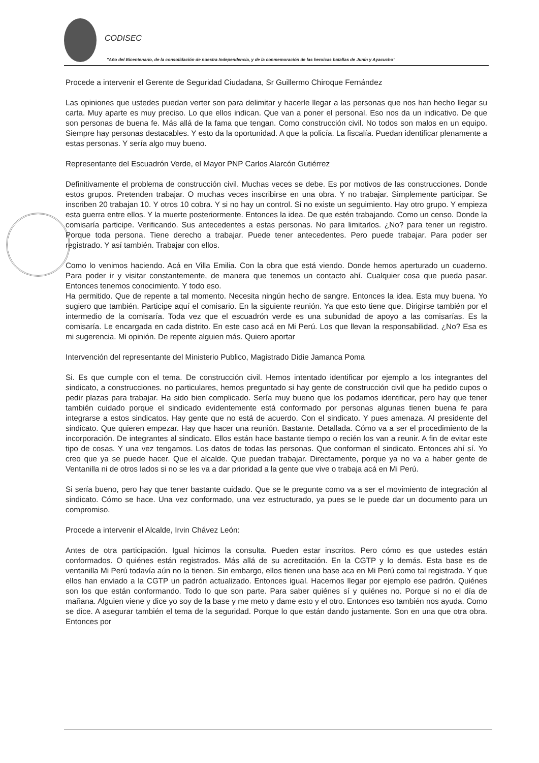CODISEC
"Año del Bicentenario, de la consolidación de nuestra Independencia, y de la conmemoración de las heroicas batallas de Junín y Ayacucho"
Procede a intervenir el Gerente de Seguridad Ciudadana, Sr Guillermo Chiroque Fernández
Las opiniones que ustedes puedan verter son para delimitar y hacerle llegar a las personas que nos han hecho llegar su carta. Muy aparte es muy preciso. Lo que ellos indican. Que van a poner el personal. Eso nos da un indicativo. De que son personas de buena fe. Más allá de la fama que tengan. Como construcción civil. No todos son malos en un equipo. Siempre hay personas destacables. Y esto da la oportunidad. A que la policía. La fiscalía. Puedan identificar plenamente a estas personas. Y sería algo muy bueno.
Representante del Escuadrón Verde, el Mayor PNP Carlos Alarcón Gutiérrez
Definitivamente el problema de construcción civil. Muchas veces se debe. Es por motivos de las construcciones. Donde estos grupos. Pretenden trabajar. O muchas veces inscribirse en una obra. Y no trabajar. Simplemente participar. Se inscriben 20 trabajan 10. Y otros 10 cobra. Y si no hay un control. Si no existe un seguimiento. Hay otro grupo. Y empieza esta guerra entre ellos. Y la muerte posteriormente. Entonces la idea. De que estén trabajando. Como un censo. Donde la comisaría participe. Verificando. Sus antecedentes a estas personas. No para limitarlos. ¿No? para tener un registro. Porque toda persona. Tiene derecho a trabajar. Puede tener antecedentes. Pero puede trabajar. Para poder ser registrado. Y así también. Trabajar con ellos.
Como lo venimos haciendo. Acá en Villa Emilia. Con la obra que está viendo. Donde hemos aperturado un cuaderno. Para poder ir y visitar constantemente, de manera que tenemos un contacto ahí. Cualquier cosa que pueda pasar. Entonces tenemos conocimiento. Y todo eso.
Ha permitido. Que de repente a tal momento. Necesita ningún hecho de sangre. Entonces la idea. Esta muy buena. Yo sugiero que también. Participe aquí el comisario. En la siguiente reunión. Ya que esto tiene que. Dirigirse también por el intermedio de la comisaría. Toda vez que el escuadrón verde es una subunidad de apoyo a las comisarías. Es la comisaría. Le encargada en cada distrito. En este caso acá en Mi Perú. Los que llevan la responsabilidad. ¿No? Esa es mi sugerencia. Mi opinión. De repente alguien más. Quiero aportar
Intervención del representante del Ministerio Publico, Magistrado Didie Jamanca Poma
Si. Es que cumple con el tema. De construcción civil. Hemos intentado identificar por ejemplo a los integrantes del sindicato, a construcciones. no particulares, hemos preguntado si hay gente de construcción civil que ha pedido cupos o pedir plazas para trabajar. Ha sido bien complicado. Sería muy bueno que los podamos identificar, pero hay que tener también cuidado porque el sindicado evidentemente está conformado por personas algunas tienen buena fe para integrarse a estos sindicatos. Hay gente que no está de acuerdo. Con el sindicato. Y pues amenaza. Al presidente del sindicato. Que quieren empezar. Hay que hacer una reunión. Bastante. Detallada. Cómo va a ser el procedimiento de la incorporación. De integrantes al sindicato. Ellos están hace bastante tiempo o recién los van a reunir. A fin de evitar este tipo de cosas. Y una vez tengamos. Los datos de todas las personas. Que conforman el sindicato. Entonces ahí sí. Yo creo que ya se puede hacer. Que el alcalde. Que puedan trabajar. Directamente, porque ya no va a haber gente de Ventanilla ni de otros lados si no se les va a dar prioridad a la gente que vive o trabaja acá en Mi Perú.
Si sería bueno, pero hay que tener bastante cuidado. Que se le pregunte como va a ser el movimiento de integración al sindicato. Cómo se hace. Una vez conformado, una vez estructurado, ya pues se le puede dar un documento para un compromiso.
Procede a intervenir el Alcalde, Irvin Chávez León:
Antes de otra participación. Igual hicimos la consulta. Pueden estar inscritos. Pero cómo es que ustedes están conformados. O quiénes están registrados. Más allá de su acreditación. En la CGTP y lo demás. Esta base es de ventanilla Mi Perú todavía aún no la tienen. Sin embargo, ellos tienen una base aca en Mi Perú como tal registrada. Y que ellos han enviado a la CGTP un padrón actualizado. Entonces igual. Hacernos llegar por ejemplo ese padrón. Quiénes son los que están conformando. Todo lo que son parte. Para saber quiénes sí y quiénes no. Porque si no el día de mañana. Alguien viene y dice yo soy de la base y me meto y dame esto y el otro. Entonces eso también nos ayuda. Como se dice. A asegurar también el tema de la seguridad. Porque lo que están dando justamente. Son en una que otra obra. Entonces por